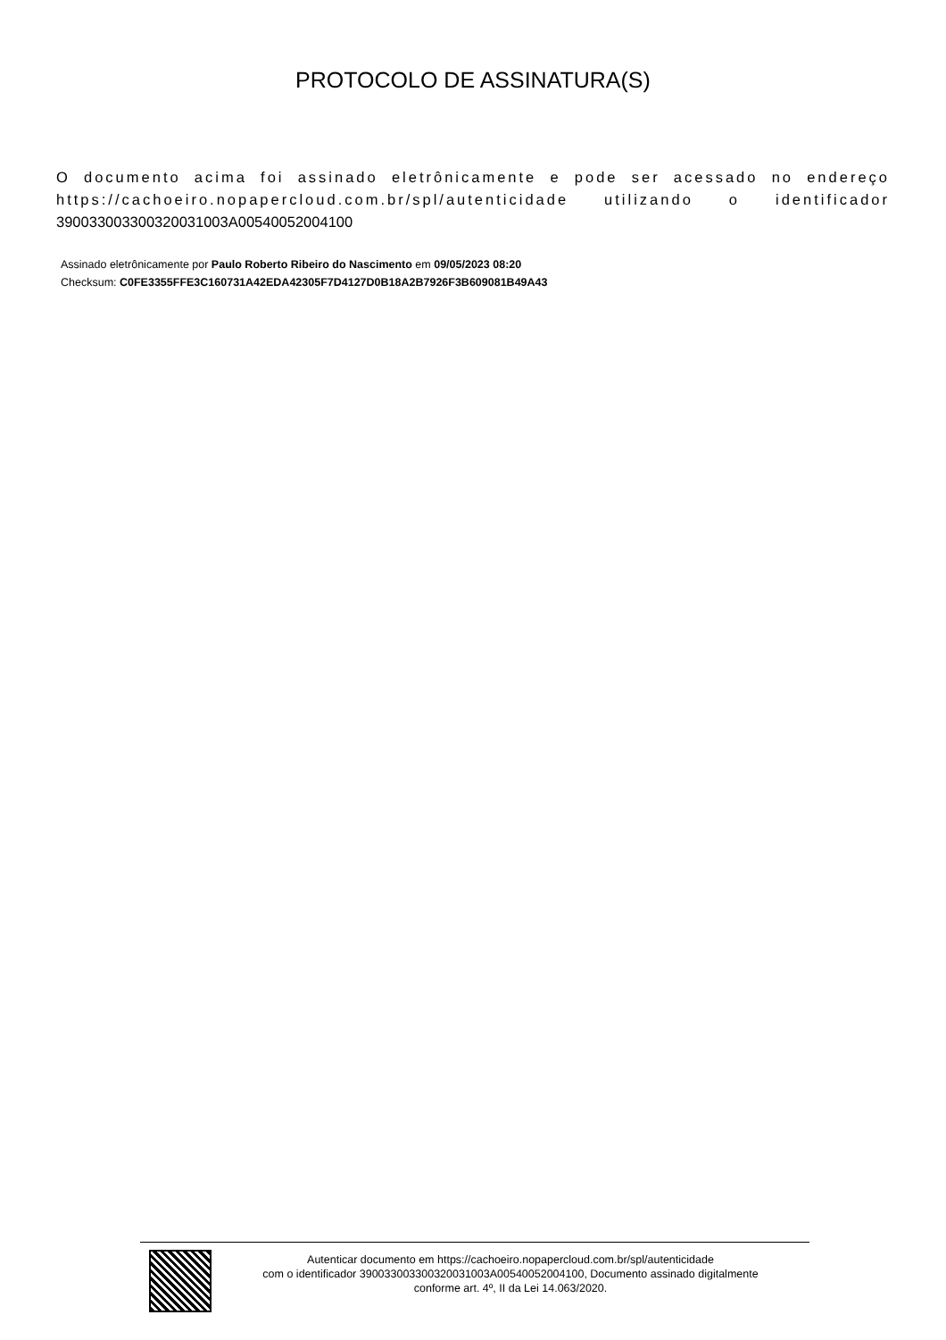PROTOCOLO DE ASSINATURA(S)
O documento acima foi assinado eletrônicamente e pode ser acessado no endereço https://cachoeiro.nopapercloud.com.br/spl/autenticidade utilizando o identificador 390033003300320031003A00540052004100
Assinado eletrônicamente por Paulo Roberto Ribeiro do Nascimento em 09/05/2023 08:20
Checksum: C0FE3355FFE3C160731A42EDA42305F7D4127D0B18A2B7926F3B609081B49A43
Autenticar documento em https://cachoeiro.nopapercloud.com.br/spl/autenticidade
com o identificador 390033003300320031003A00540052004100, Documento assinado digitalmente
conforme art. 4º, II da Lei 14.063/2020.